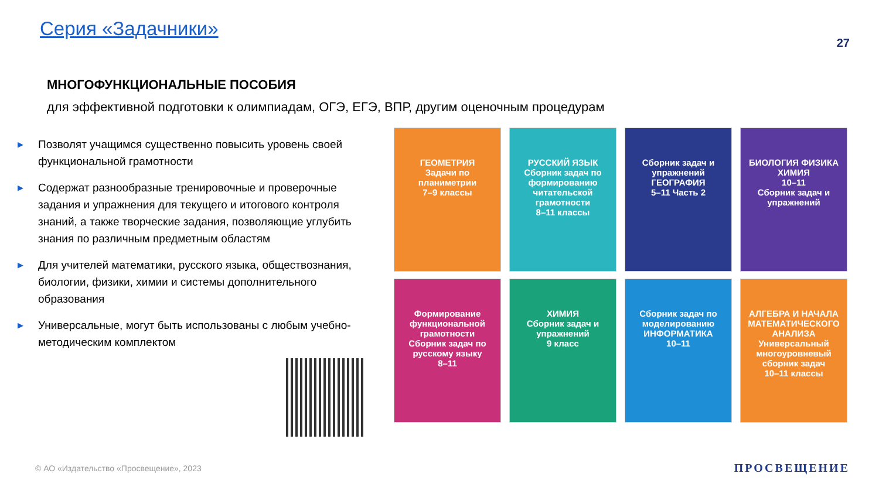Серия «Задачники»
27
МНОГОФУНКЦИОНАЛЬНЫЕ ПОСОБИЯ
для эффективной подготовки к олимпиадам, ОГЭ, ЕГЭ, ВПР, другим оценочным процедурам
▶ Позволят учащимся существенно повысить уровень своей функциональной грамотности
▶ Содержат разнообразные тренировочные и проверочные задания и упражнения для текущего и итогового контроля знаний, а также творческие задания, позволяющие углубить знания по различным предметным областям
▶ Для учителей математики, русского языка, обществознания, биологии, физики, химии и системы дополнительного образования
▶ Универсальные, могут быть использованы с любым учебно-методическим комплектом
ГЕОМЕТРИЯ
Задачи по планиметрии
7–9 классы
РУССКИЙ ЯЗЫК
Сборник задач по формированию читательской грамотности
8–11 классы
Сборник задач и упражнений
ГЕОГРАФИЯ
5–11 Часть 2
БИОЛОГИЯ ФИЗИКА ХИМИЯ
10–11
Сборник задач и упражнений
Формирование функциональной грамотности
Сборник задач по русскому языку
8–11
ХИМИЯ
Сборник задач и упражнений
9 класс
Сборник задач по моделированию
ИНФОРМАТИКА
10–11
АЛГЕБРА И НАЧАЛА МАТЕМАТИЧЕСКОГО АНАЛИЗА
Универсальный многоуровневый сборник задач
10–11 классы
© АО «Издательство «Просвещение», 2023
ПРОСВЕЩЕНИЕ